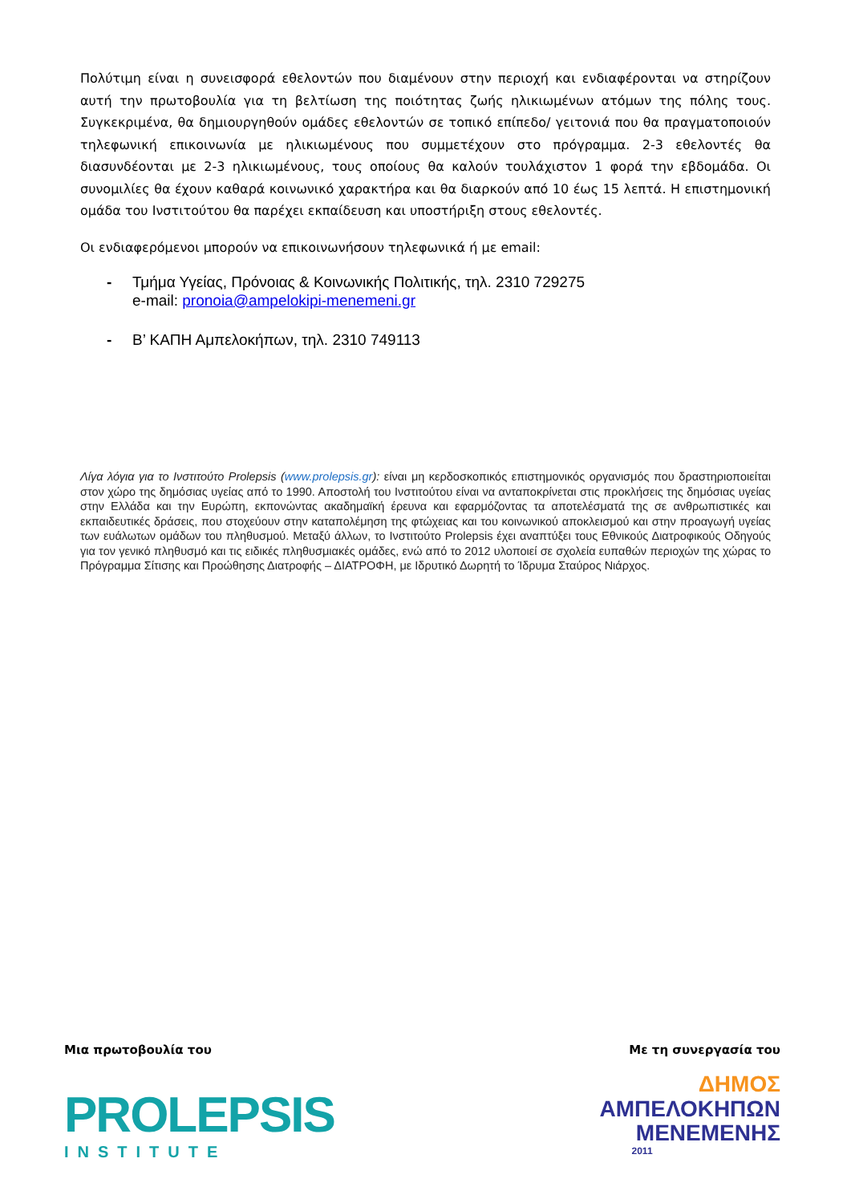Πολύτιμη είναι η συνεισφορά εθελοντών που διαμένουν στην περιοχή και ενδιαφέρονται να στηρίζουν αυτή την πρωτοβουλία για τη βελτίωση της ποιότητας ζωής ηλικιωμένων ατόμων της πόλης τους. Συγκεκριμένα, θα δημιουργηθούν ομάδες εθελοντών σε τοπικό επίπεδο/ γειτονιά που θα πραγματοποιούν τηλεφωνική επικοινωνία με ηλικιωμένους που συμμετέχουν στο πρόγραμμα. 2-3 εθελοντές θα διασυνδέονται με 2-3 ηλικιωμένους, τους οποίους θα καλούν τουλάχιστον 1 φορά την εβδομάδα. Οι συνομιλίες θα έχουν καθαρά κοινωνικό χαρακτήρα και θα διαρκούν από 10 έως 15 λεπτά. Η επιστημονική ομάδα του Ινστιτούτου θα παρέχει εκπαίδευση και υποστήριξη στους εθελοντές.
Οι ενδιαφερόμενοι μπορούν να επικοινωνήσουν τηλεφωνικά ή με email:
- Τμήμα Υγείας, Πρόνοιας & Κοινωνικής Πολιτικής, τηλ. 2310 729275
e-mail: pronoia@ampelokipi-menemeni.gr
- Β’ ΚΑΠΗ Αμπελοκήπων, τηλ. 2310 749113
Λίγα λόγια για το Ινστιτούτο Prolepsis (www.prolepsis.gr): είναι μη κερδοσκοπικός επιστημονικός οργανισμός που δραστηριοποιείται στον χώρο της δημόσιας υγείας από το 1990. Αποστολή του Ινστιτούτου είναι να ανταποκρίνεται στις προκλήσεις της δημόσιας υγείας στην Ελλάδα και την Ευρώπη, εκπονώντας ακαδημαϊκή έρευνα και εφαρμόζοντας τα αποτελέσματά της σε ανθρωπιστικές και εκπαιδευτικές δράσεις, που στοχεύουν στην καταπολέμηση της φτώχειας και του κοινωνικού αποκλεισμού και στην προαγωγή υγείας των ευάλωτων ομάδων του πληθυσμού. Μεταξύ άλλων, το Ινστιτούτο Prolepsis έχει αναπτύξει τους Εθνικούς Διατροφικούς Οδηγούς για τον γενικό πληθυσμό και τις ειδικές πληθυσμιακές ομάδες, ενώ από το 2012 υλοποιεί σε σχολεία ευπαθών περιοχών της χώρας το Πρόγραμμα Σίτισης και Προώθησης Διατροφής – ΔΙΑΤΡΟΦΗ, με Ιδρυτικό Δωρητή το Ίδρυμα Σταύρος Νιάρχος.
Μια πρωτοβουλία του
PROLEPSIS
INSTITUTE
Με τη συνεργασία του
ΔΗΜΟΣ
ΑΜΠΕΛΟΚΗΠΩΝ
ΜΕΝΕΜΕΝΗΣ
2011